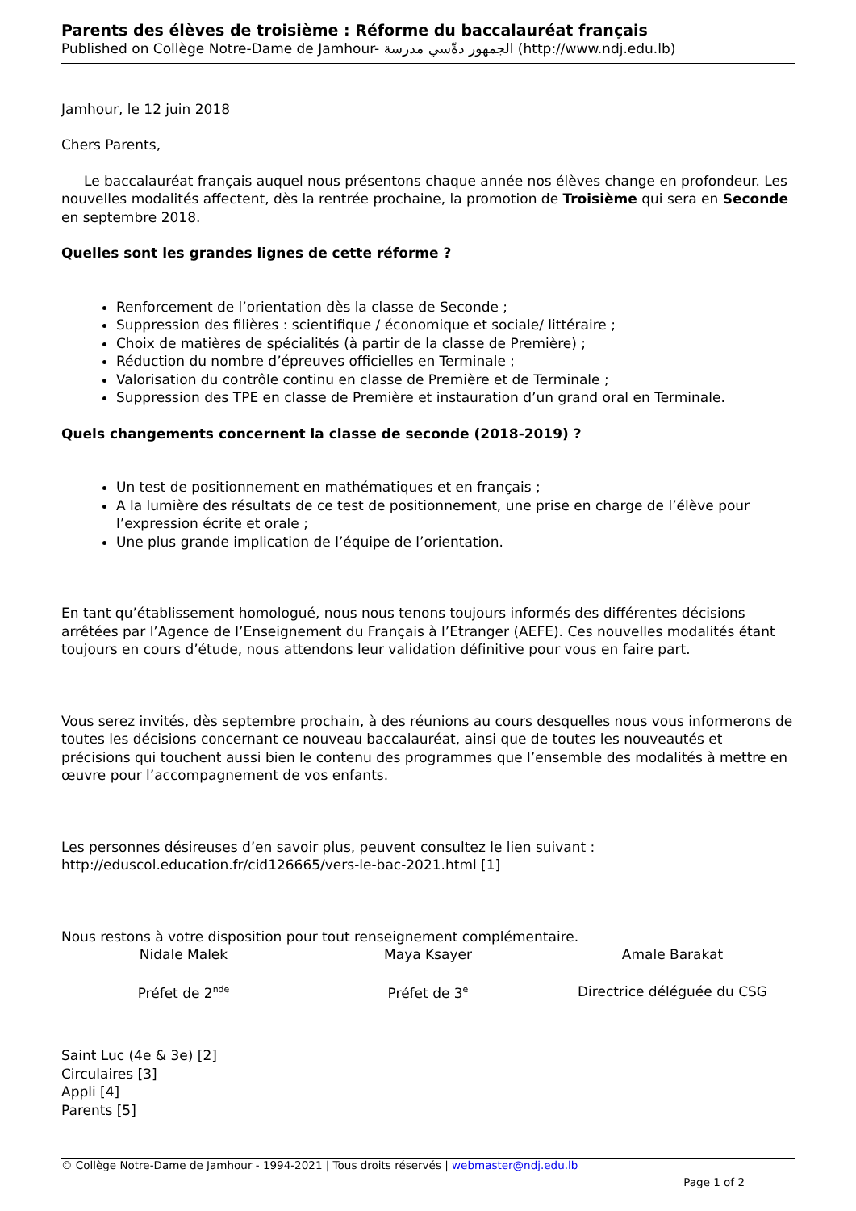Parents des élèves de troisième : Réforme du baccalauréat français
Published on Collège Notre-Dame de Jamhour- الجمهور دةّسي مدرسة (http://www.ndj.edu.lb)
Jamhour, le 12 juin 2018
Chers Parents,
Le baccalauréat français auquel nous présentons chaque année nos élèves change en profondeur. Les nouvelles modalités affectent, dès la rentrée prochaine, la promotion de Troisième qui sera en Seconde en septembre 2018.
Quelles sont les grandes lignes de cette réforme ?
Renforcement de l’orientation dès la classe de Seconde ;
Suppression des filières : scientifique / économique et sociale/ littéraire ;
Choix de matières de spécialités (à partir de la classe de Première) ;
Réduction du nombre d’épreuves officielles en Terminale ;
Valorisation du contrôle continu en classe de Première et de Terminale ;
Suppression des TPE en classe de Première et instauration d’un grand oral en Terminale.
Quels changements concernent la classe de seconde (2018-2019) ?
Un test de positionnement en mathématiques et en français ;
A la lumière des résultats de ce test de positionnement, une prise en charge de l’élève pour l’expression écrite et orale ;
Une plus grande implication de l’équipe de l’orientation.
En tant qu’établissement homologué, nous nous tenons toujours informés des différentes décisions arrêtées par l’Agence de l’Enseignement du Français à l’Etranger (AEFE). Ces nouvelles modalités étant toujours en cours d’étude, nous attendons leur validation définitive pour vous en faire part.
Vous serez invités, dès septembre prochain, à des réunions au cours desquelles nous vous informerons de toutes les décisions concernant ce nouveau baccalauréat, ainsi que de toutes les nouveautés et précisions qui touchent aussi bien le contenu des programmes que l’ensemble des modalités à mettre en œuvre pour l’accompagnement de vos enfants.
Les personnes désireuses d’en savoir plus, peuvent consultez le lien suivant : http://eduscol.education.fr/cid126665/vers-le-bac-2021.html [1]
Nous restons à votre disposition pour tout renseignement complémentaire.
| Nidale Malek | Maya Ksayer | Amale Barakat |
| Préfet de 2<sup>nde</sup> | Préfet de 3<sup>e</sup> | Directrice déléguée du CSG |
Saint Luc (4e & 3e) [2]
Circulaires [3]
Appli [4]
Parents [5]
© Collège Notre-Dame de Jamhour - 1994-2021 | Tous droits réservés | webmaster@ndj.edu.lb
Page 1 of 2